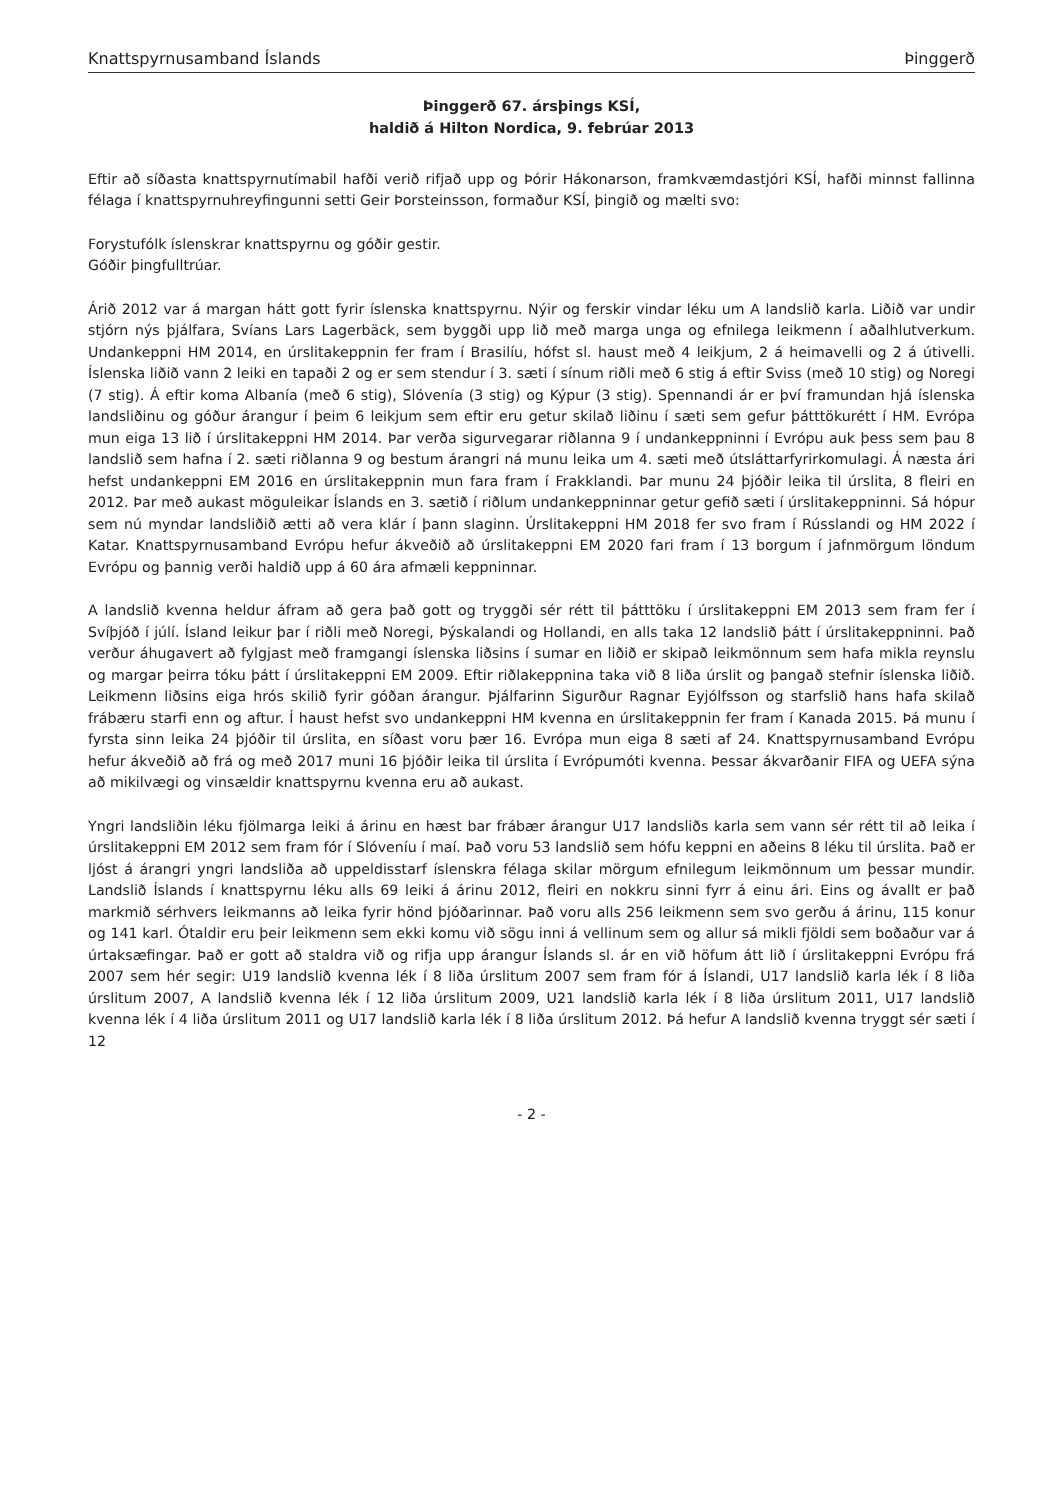Knattspyrnusamband Íslands Þinggerð
Þinggerð 67. ársþings KSÍ,
haldið á Hilton Nordica, 9. febrúar 2013
Eftir að síðasta knattspyrnutímabil hafði verið rifjað upp og Þórir Hákonarson, framkvæmdastjóri KSÍ, hafði minnst fallinna félaga í knattspyrnuhreyfingunni setti Geir Þorsteinsson, formaður KSÍ, þingið og mælti svo:
Forystufólk íslenskrar knattspyrnu og góðir gestir.
Góðir þingfulltrúar.
Árið 2012 var á margan hátt gott fyrir íslenska knattspyrnu. Nýir og ferskir vindar léku um A landslið karla. Liðið var undir stjórn nýs þjálfara, Svíans Lars Lagerbäck, sem byggði upp lið með marga unga og efnilega leikmenn í aðalhlutverkum. Undankeppni HM 2014, en úrslitakeppnin fer fram í Brasilíu, hófst sl. haust með 4 leikjum, 2 á heimavelli og 2 á útivelli. Íslenska liðið vann 2 leiki en tapaði 2 og er sem stendur í 3. sæti í sínum riðli með 6 stig á eftir Sviss (með 10 stig) og Noregi (7 stig). Á eftir koma Albanía (með 6 stig), Slóvenía (3 stig) og Kýpur (3 stig). Spennandi ár er því framundan hjá íslenska landsliðinu og góður árangur í þeim 6 leikjum sem eftir eru getur skilað liðinu í sæti sem gefur þátttökurétt í HM. Evrópa mun eiga 13 lið í úrslitakeppni HM 2014. Þar verða sigurvegarar riðlanna 9 í undankeppninni í Evrópu auk þess sem þau 8 landslið sem hafna í 2. sæti riðlanna 9 og bestum árangri ná munu leika um 4. sæti með útsláttarfyrirkomulagi. Á næsta ári hefst undankeppni EM 2016 en úrslitakeppnin mun fara fram í Frakklandi. Þar munu 24 þjóðir leika til úrslita, 8 fleiri en 2012. Þar með aukast möguleikar Íslands en 3. sætið í riðlum undankeppninnar getur gefið sæti í úrslitakeppninni. Sá hópur sem nú myndar landsliðið ætti að vera klár í þann slaginn. Úrslitakeppni HM 2018 fer svo fram í Rússlandi og HM 2022 í Katar. Knattspyrnusamband Evrópu hefur ákveðið að úrslitakeppni EM 2020 fari fram í 13 borgum í jafnmörgum löndum Evrópu og þannig verði haldið upp á 60 ára afmæli keppninnar.
A landslið kvenna heldur áfram að gera það gott og tryggði sér rétt til þátttöku í úrslitakeppni EM 2013 sem fram fer í Svíþjóð í júlí. Ísland leikur þar í riðli með Noregi, Þýskalandi og Hollandi, en alls taka 12 landslið þátt í úrslitakeppninni. Það verður áhugavert að fylgjast með framgangi íslenska liðsins í sumar en liðið er skipað leikmönnum sem hafa mikla reynslu og margar þeirra tóku þátt í úrslitakeppni EM 2009. Eftir riðlakeppnina taka við 8 liða úrslit og þangað stefnir íslenska liðið. Leikmenn liðsins eiga hrós skilið fyrir góðan árangur. Þjálfarinn Sigurður Ragnar Eyjólfsson og starfslið hans hafa skilað frábæru starfi enn og aftur. Í haust hefst svo undankeppni HM kvenna en úrslitakeppnin fer fram í Kanada 2015. Þá munu í fyrsta sinn leika 24 þjóðir til úrslita, en síðast voru þær 16. Evrópa mun eiga 8 sæti af 24. Knattspyrnusamband Evrópu hefur ákveðið að frá og með 2017 muni 16 þjóðir leika til úrslita í Evrópumóti kvenna. Þessar ákvarðanir FIFA og UEFA sýna að mikilvægi og vinsældir knattspyrnu kvenna eru að aukast.
Yngri landsliðin léku fjölmarga leiki á árinu en hæst bar frábær árangur U17 landsliðs karla sem vann sér rétt til að leika í úrslitakeppni EM 2012 sem fram fór í Slóveníu í maí. Það voru 53 landslið sem hófu keppni en aðeins 8 léku til úrslita. Það er ljóst á árangri yngri landsliða að uppeldisstarf íslenskra félaga skilar mörgum efnilegum leikmönnum um þessar mundir. Landslið Íslands í knattspyrnu léku alls 69 leiki á árinu 2012, fleiri en nokkru sinni fyrr á einu ári. Eins og ávallt er það markmið sérhvers leikmanns að leika fyrir hönd þjóðarinnar. Það voru alls 256 leikmenn sem svo gerðu á árinu, 115 konur og 141 karl. Ótaldir eru þeir leikmenn sem ekki komu við sögu inni á vellinum sem og allur sá mikli fjöldi sem boðaður var á úrtaksæfingar. Það er gott að staldra við og rifja upp árangur Íslands sl. ár en við höfum átt lið í úrslitakeppni Evrópu frá 2007 sem hér segir: U19 landslið kvenna lék í 8 liða úrslitum 2007 sem fram fór á Íslandi, U17 landslið karla lék í 8 liða úrslitum 2007, A landslið kvenna lék í 12 liða úrslitum 2009, U21 landslið karla lék í 8 liða úrslitum 2011, U17 landslið kvenna lék í 4 liða úrslitum 2011 og U17 landslið karla lék í 8 liða úrslitum 2012. Þá hefur A landslið kvenna tryggt sér sæti í 12
- 2 -